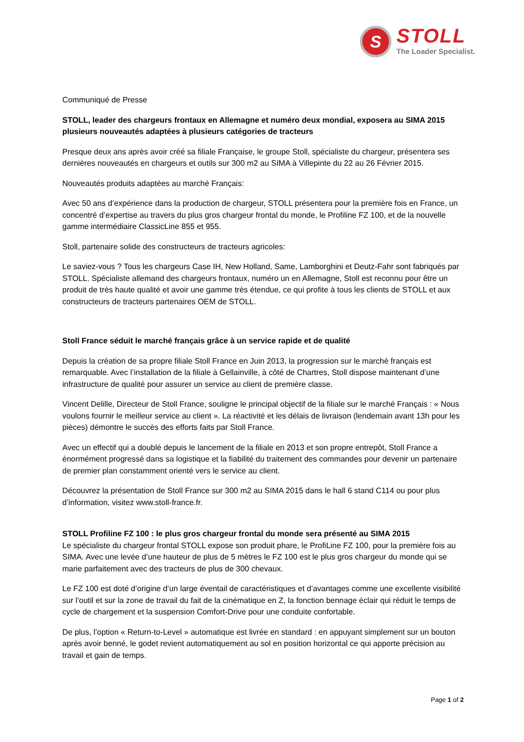S
STOLL
The Loader Specialist.
Communiqué de Presse
STOLL, leader des chargeurs frontaux en Allemagne et numéro deux mondial, exposera au SIMA 2015 plusieurs nouveautés adaptées à plusieurs catégories de tracteurs
Presque deux ans après avoir créé sa filiale Française, le groupe Stoll, spécialiste du chargeur, présentera ses dernières nouveautés en chargeurs et outils sur 300 m2 au SIMA à Villepinte du 22 au 26 Février 2015.
Nouveautés produits adaptées au marché Français:
Avec 50 ans d’expérience dans la production de chargeur, STOLL présentera pour la première fois en France, un concentré d’expertise au travers du plus gros chargeur frontal du monde, le Profiline FZ 100, et de la nouvelle gamme intermédiaire ClassicLine 855 et 955.
Stoll, partenaire solide des constructeurs de tracteurs agricoles:
Le saviez-vous ? Tous les chargeurs Case IH, New Holland, Same, Lamborghini et Deutz-Fahr sont fabriqués par STOLL. Spécialiste allemand des chargeurs frontaux, numéro un en Allemagne, Stoll est reconnu pour être un produit de très haute qualité et avoir une gamme très étendue, ce qui profite à tous les clients de STOLL et aux constructeurs de tracteurs partenaires OEM de STOLL.
Stoll France séduit le marché français grâce à un service rapide et de qualité
Depuis la création de sa propre filiale Stoll France en Juin 2013, la progression sur le marché français est remarquable. Avec l’installation de la filiale à Gellainville, à côté de Chartres, Stoll dispose maintenant d’une infrastructure de qualité pour assurer un service au client de première classe.
Vincent Delille, Directeur de Stoll France, souligne le principal objectif de la filiale sur le marché Français : « Nous voulons fournir le meilleur service au client ». La réactivité et les délais de livraison (lendemain avant 13h pour les pièces) démontre le succès des efforts faits par Stoll France.
Avec un effectif qui a doublé depuis le lancement de la filiale en 2013 et son propre entrepôt, Stoll France a énormément progressé dans sa logistique et la fiabilité du traitement des commandes pour devenir un partenaire de premier plan constamment orienté vers le service au client.
Découvrez la présentation de Stoll France sur 300 m2 au SIMA 2015 dans le hall 6 stand C114 ou pour plus d’information, visitez www.stoll-france.fr.
STOLL Profiline FZ 100 : le plus gros chargeur frontal du monde sera présenté au SIMA 2015
Le spécialiste du chargeur frontal STOLL expose son produit phare, le ProfiLine FZ 100, pour la première fois au SIMA. Avec une levée d’une hauteur de plus de 5 mètres le FZ 100 est le plus gros chargeur du monde qui se marie parfaitement avec des tracteurs de plus de 300 chevaux.
Le FZ 100 est doté d’origine d’un large éventail de caractéristiques et d’avantages comme une excellente visibilité sur l’outil et sur la zone de travail du fait de la cinématique en Z, la fonction bennage éclair qui réduit le temps de cycle de chargement et la suspension Comfort-Drive pour une conduite confortable.
De plus, l’option « Return-to-Level » automatique est livrée en standard : en appuyant simplement sur un bouton après avoir benné, le godet revient automatiquement au sol en position horizontal ce qui apporte précision au travail et gain de temps.
Page 1 of 2